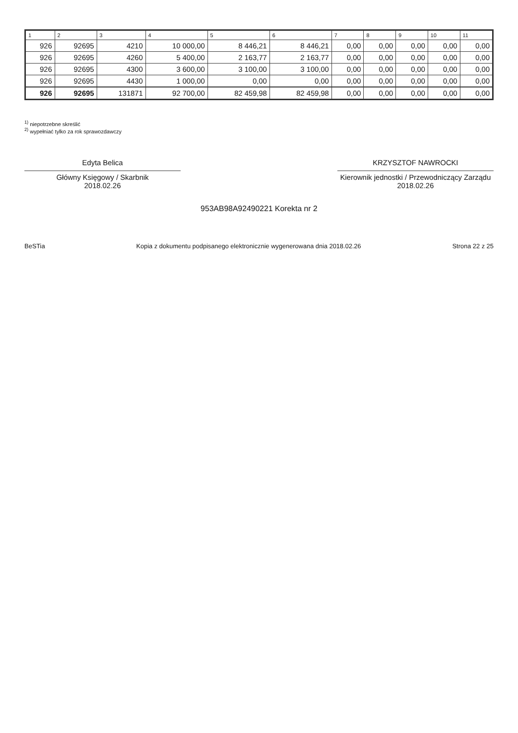| 1 | 2 | 3 | 4 | 5 | 6 | 7 | 8 | 9 | 10 | 11 |
| --- | --- | --- | --- | --- | --- | --- | --- | --- | --- | --- |
| 926 | 92695 | 4210 | 10 000,00 | 8 446,21 | 8 446,21 | 0,00 | 0,00 | 0,00 | 0,00 | 0,00 |
| 926 | 92695 | 4260 | 5 400,00 | 2 163,77 | 2 163,77 | 0,00 | 0,00 | 0,00 | 0,00 | 0,00 |
| 926 | 92695 | 4300 | 3 600,00 | 3 100,00 | 3 100,00 | 0,00 | 0,00 | 0,00 | 0,00 | 0,00 |
| 926 | 92695 | 4430 | 1 000,00 | 0,00 | 0,00 | 0,00 | 0,00 | 0,00 | 0,00 | 0,00 |
| 926 | 92695 | 131871 | 92 700,00 | 82 459,98 | 82 459,98 | 0,00 | 0,00 | 0,00 | 0,00 | 0,00 |
<sup>1)</sup> niepotrzebne skreślić
<sup>2)</sup> wypełniać tylko za rok sprawozdawczy
Edyta Belica
Główny Księgowy / Skarbnik
2018.02.26
KRZYSZTOF NAWROCKI
Kierownik jednostki / Przewodniczący Zarządu
2018.02.26
953AB98A92490221 Korekta nr 2
BeSTia Kopia z dokumentu podpisanego elektronicznie wygenerowana dnia 2018.02.26 Strona 22 z 25